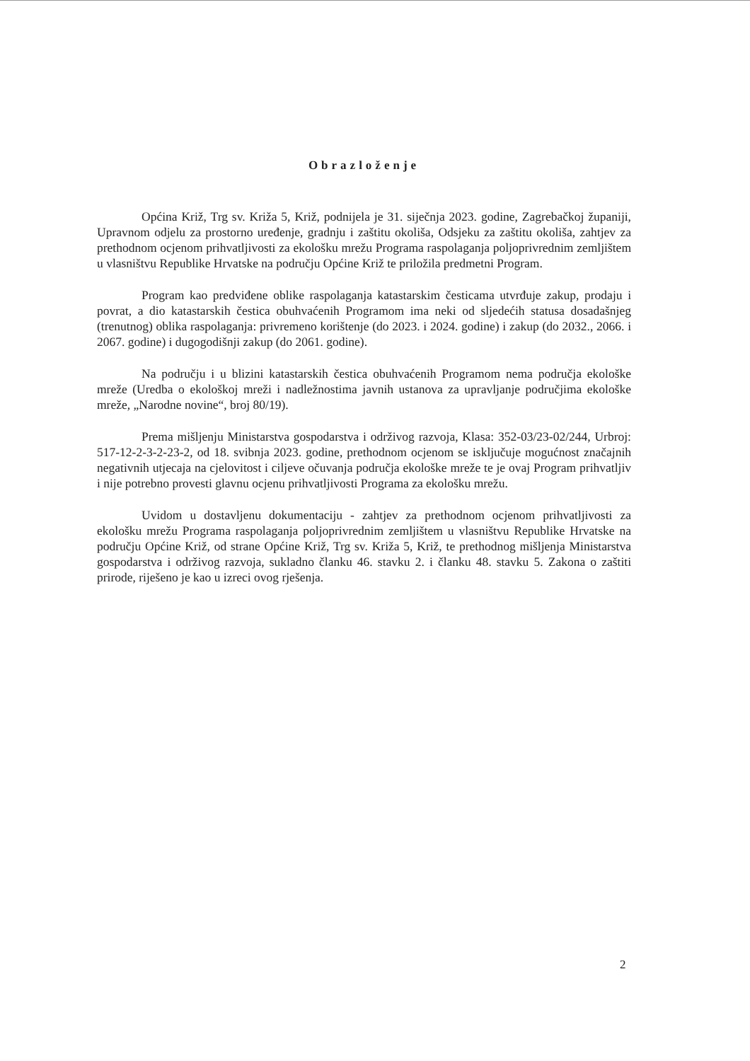Obrazloženje
Općina Križ, Trg sv. Križa 5, Križ, podnijela je 31. siječnja 2023. godine, Zagrebačkoj županiji, Upravnom odjelu za prostorno uređenje, gradnju i zaštitu okoliša, Odsjeku za zaštitu okoliša, zahtjev za prethodnom ocjenom prihvatljivosti za ekološku mrežu Programa raspolaganja poljoprivrednim zemljištem u vlasništvu Republike Hrvatske na području Općine Križ te priložila predmetni Program.
Program kao predviđene oblike raspolaganja katastarskim česticama utvrđuje zakup, prodaju i povrat, a dio katastarskih čestica obuhvaćenih Programom ima neki od sljedećih statusa dosadašnjeg (trenutnog) oblika raspolaganja: privremeno korištenje (do 2023. i 2024. godine) i zakup (do 2032., 2066. i 2067. godine) i dugogodišnji zakup (do 2061. godine).
Na području i u blizini katastarskih čestica obuhvaćenih Programom nema područja ekološke mreže (Uredba o ekološkoj mreži i nadležnostima javnih ustanova za upravljanje područjima ekološke mreže, „Narodne novine“, broj 80/19).
Prema mišljenju Ministarstva gospodarstva i održivog razvoja, Klasa: 352-03/23-02/244, Urbroj: 517-12-2-3-2-23-2, od 18. svibnja 2023. godine, prethodnom ocjenom se isključuje mogućnost značajnih negativnih utjecaja na cjelovitost i ciljeve očuvanja područja ekološke mreže te je ovaj Program prihvatljiv i nije potrebno provesti glavnu ocjenu prihvatljivosti Programa za ekološku mrežu.
Uvidom u dostavljenu dokumentaciju - zahtjev za prethodnom ocjenom prihvatljivosti za ekološku mrežu Programa raspolaganja poljoprivrednim zemljištem u vlasništvu Republike Hrvatske na području Općine Križ, od strane Općine Križ, Trg sv. Križa 5, Križ, te prethodnog mišljenja Ministarstva gospodarstva i održivog razvoja, sukladno članku 46. stavku 2. i članku 48. stavku 5. Zakona o zaštiti prirode, riješeno je kao u izreci ovog rješenja.
2